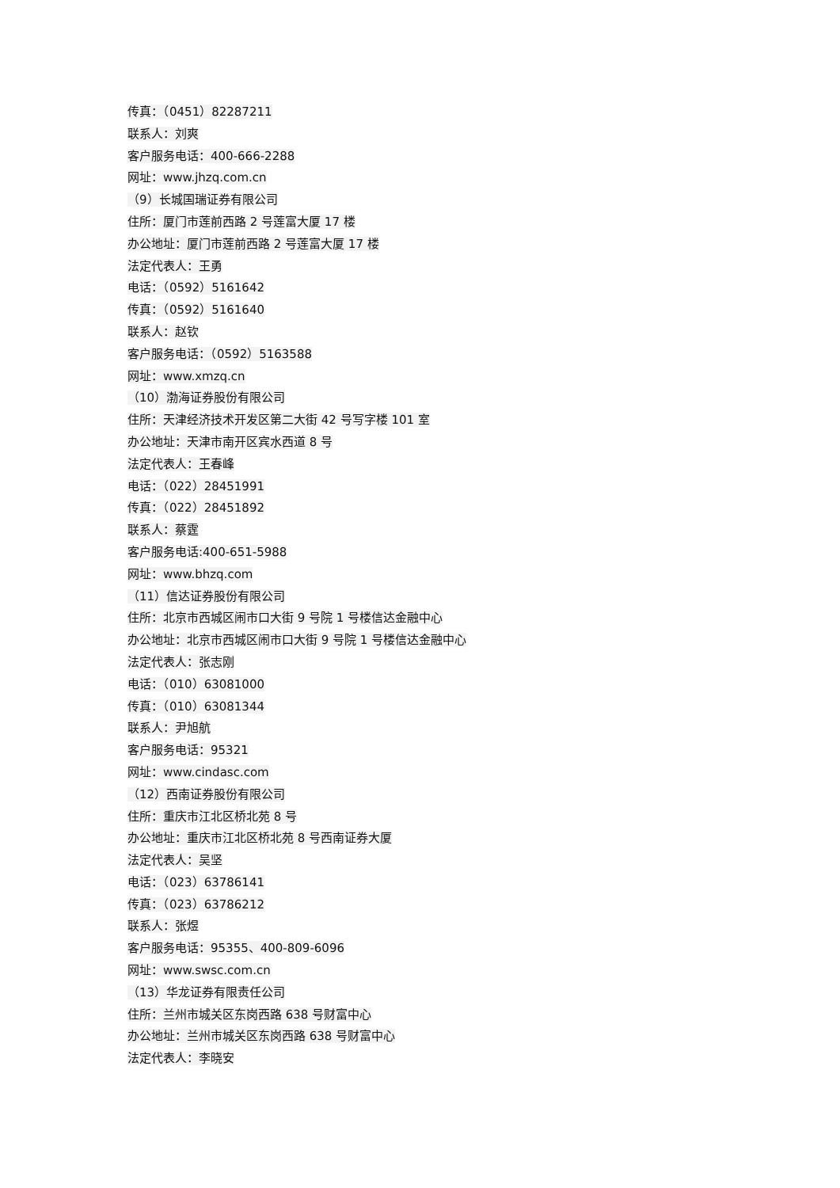传真：（0451）82287211
联系人：刘爽
客户服务电话：400-666-2288
网址：www.jhzq.com.cn
（9）长城国瑞证券有限公司
住所：厦门市莲前西路 2 号莲富大厦 17 楼
办公地址：厦门市莲前西路 2 号莲富大厦 17 楼
法定代表人：王勇
电话：（0592）5161642
传真：（0592）5161640
联系人：赵钦
客户服务电话：（0592）5163588
网址：www.xmzq.cn
（10）渤海证券股份有限公司
住所：天津经济技术开发区第二大街 42 号写字楼 101 室
办公地址：天津市南开区宾水西道 8 号
法定代表人：王春峰
电话：（022）28451991
传真：（022）28451892
联系人：蔡霆
客户服务电话:400-651-5988
网址：www.bhzq.com
（11）信达证券股份有限公司
住所：北京市西城区闹市口大街 9 号院 1 号楼信达金融中心
办公地址：北京市西城区闹市口大街 9 号院 1 号楼信达金融中心
法定代表人：张志刚
电话：（010）63081000
传真：（010）63081344
联系人：尹旭航
客户服务电话：95321
网址：www.cindasc.com
（12）西南证券股份有限公司
住所：重庆市江北区桥北苑 8 号
办公地址：重庆市江北区桥北苑 8 号西南证券大厦
法定代表人：吴坚
电话：（023）63786141
传真：（023）63786212
联系人：张煜
客户服务电话：95355、400-809-6096
网址：www.swsc.com.cn
（13）华龙证券有限责任公司
住所：兰州市城关区东岗西路 638 号财富中心
办公地址：兰州市城关区东岗西路 638 号财富中心
法定代表人：李晓安